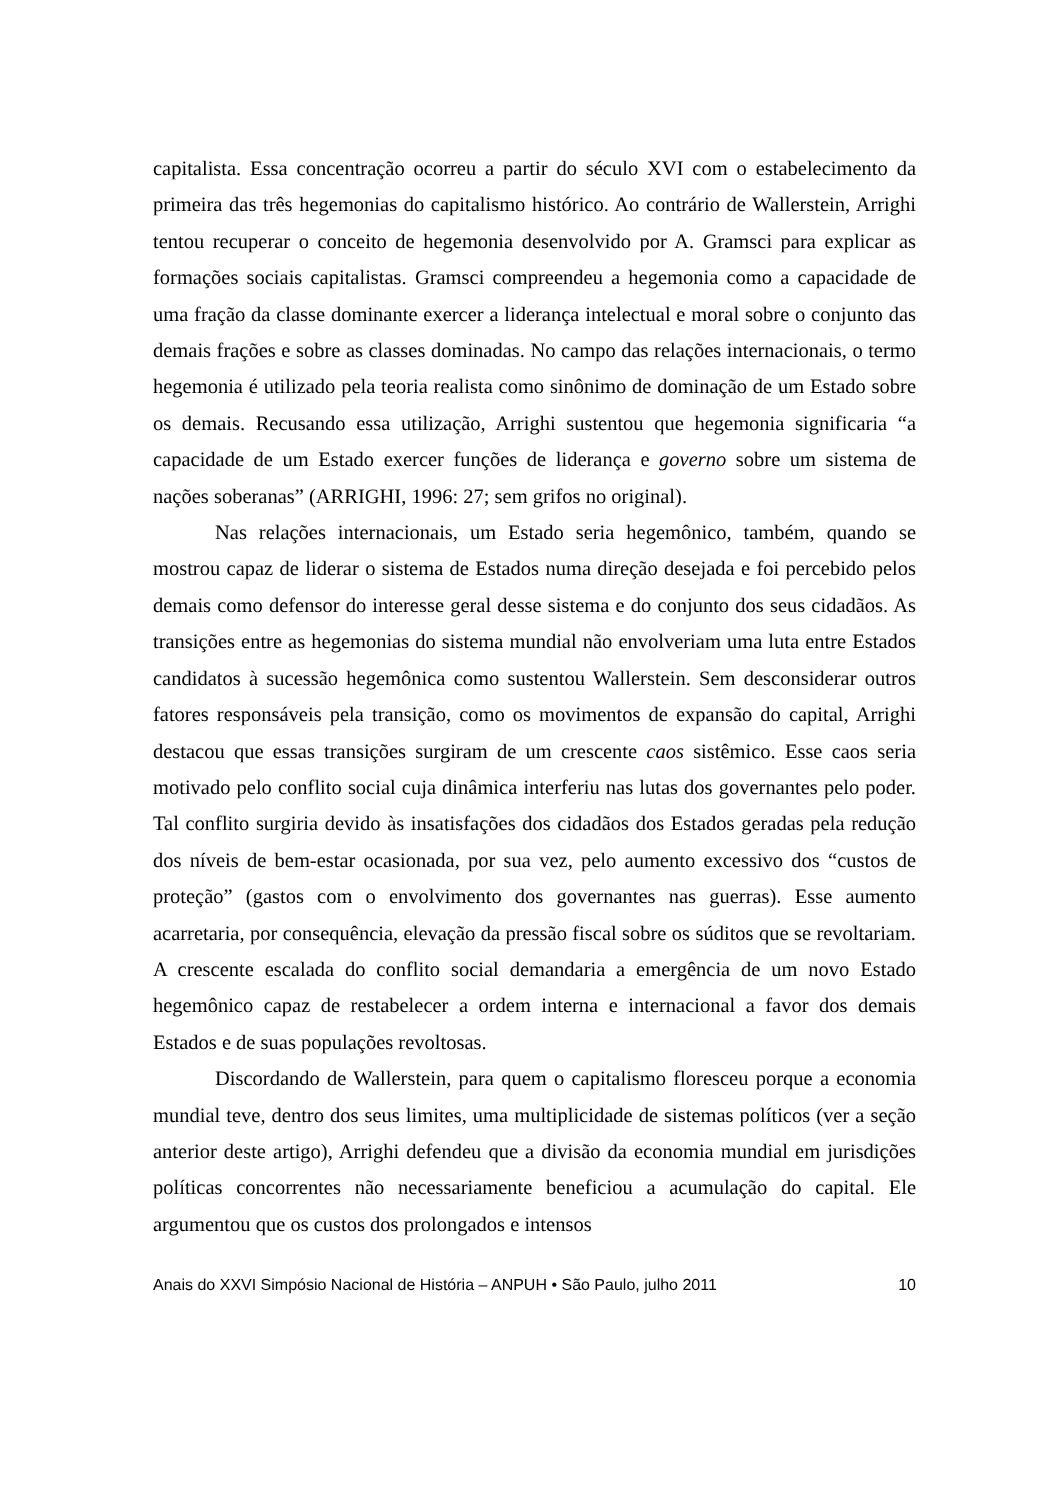capitalista. Essa concentração ocorreu a partir do século XVI com o estabelecimento da primeira das três hegemonias do capitalismo histórico. Ao contrário de Wallerstein, Arrighi tentou recuperar o conceito de hegemonia desenvolvido por A. Gramsci para explicar as formações sociais capitalistas. Gramsci compreendeu a hegemonia como a capacidade de uma fração da classe dominante exercer a liderança intelectual e moral sobre o conjunto das demais frações e sobre as classes dominadas. No campo das relações internacionais, o termo hegemonia é utilizado pela teoria realista como sinônimo de dominação de um Estado sobre os demais. Recusando essa utilização, Arrighi sustentou que hegemonia significaria “a capacidade de um Estado exercer funções de liderança e governo sobre um sistema de nações soberanas” (ARRIGHI, 1996: 27; sem grifos no original).
Nas relações internacionais, um Estado seria hegemônico, também, quando se mostrou capaz de liderar o sistema de Estados numa direção desejada e foi percebido pelos demais como defensor do interesse geral desse sistema e do conjunto dos seus cidadãos. As transições entre as hegemonias do sistema mundial não envolveriam uma luta entre Estados candidatos à sucessão hegemônica como sustentou Wallerstein. Sem desconsiderar outros fatores responsáveis pela transição, como os movimentos de expansão do capital, Arrighi destacou que essas transições surgiram de um crescente caos sistêmico. Esse caos seria motivado pelo conflito social cuja dinâmica interferiu nas lutas dos governantes pelo poder. Tal conflito surgiria devido às insatisfações dos cidadãos dos Estados geradas pela redução dos níveis de bem-estar ocasionada, por sua vez, pelo aumento excessivo dos “custos de proteção” (gastos com o envolvimento dos governantes nas guerras). Esse aumento acarretaria, por consequência, elevação da pressão fiscal sobre os súditos que se revoltariam. A crescente escalada do conflito social demandaria a emergência de um novo Estado hegemônico capaz de restabelecer a ordem interna e internacional a favor dos demais Estados e de suas populações revoltosas.
Discordando de Wallerstein, para quem o capitalismo floresceu porque a economia mundial teve, dentro dos seus limites, uma multiplicidade de sistemas políticos (ver a seção anterior deste artigo), Arrighi defendeu que a divisão da economia mundial em jurisdições políticas concorrentes não necessariamente beneficiou a acumulação do capital. Ele argumentou que os custos dos prolongados e intensos
Anais do XXVI Simpósio Nacional de História – ANPUH • São Paulo, julho 2011 10